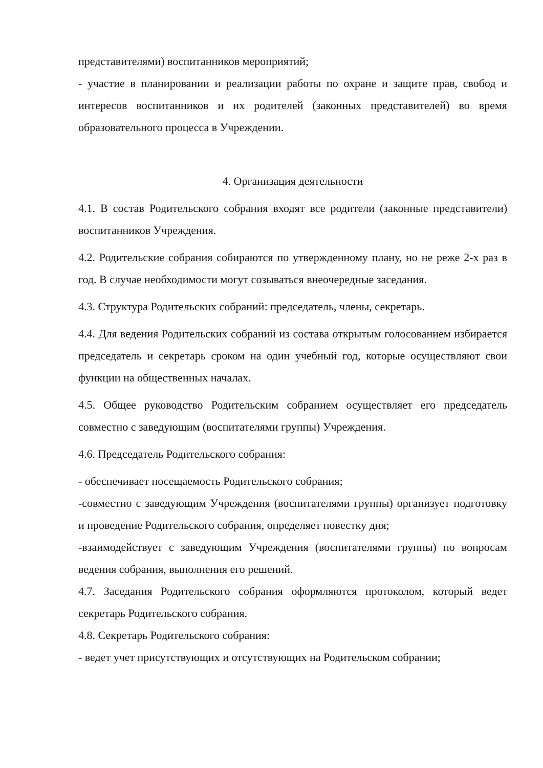представителями) воспитанников мероприятий;
- участие в планировании и реализации работы по охране и защите прав, свобод и интересов воспитанников и их родителей (законных представителей) во время образовательного процесса в Учреждении.
4. Организация деятельности
4.1. В состав Родительского собрания входят все родители (законные представители) воспитанников Учреждения.
4.2. Родительские собрания собираются по утвержденному плану, но не реже 2-х раз в год. В случае необходимости могут созываться внеочередные заседания.
4.3. Структура Родительских собраний: председатель, члены, секретарь.
4.4. Для ведения Родительских собраний из состава открытым голосованием избирается председатель и секретарь сроком на один учебный год, которые осуществляют свои функции на общественных началах.
4.5. Общее руководство Родительским собранием осуществляет его председатель совместно с заведующим (воспитателями группы) Учреждения.
4.6. Председатель Родительского собрания:
- обеспечивает посещаемость Родительского собрания;
-совместно с заведующим Учреждения (воспитателями группы) организует подготовку и проведение Родительского собрания, определяет повестку дня;
-взаимодействует с заведующим Учреждения (воспитателями группы) по вопросам ведения собрания, выполнения его решений.
4.7. Заседания Родительского собрания оформляются протоколом, который ведет секретарь Родительского собрания.
4.8. Секретарь Родительского собрания:
- ведет учет присутствующих и отсутствующих на Родительском собрании;